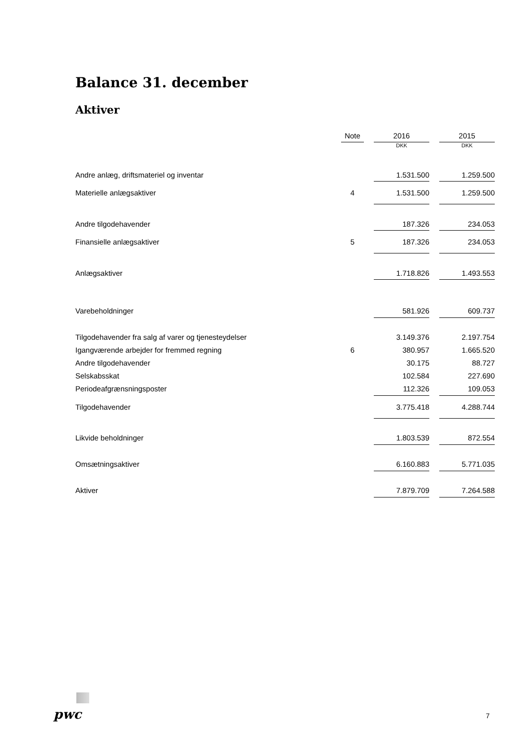Balance 31. december
Aktiver
| | Note | | 2016 | | 2015 |
| --- | --- | --- | --- | --- | --- |
| | | | DKK | | DKK |
| Andre anlæg, driftsmateriel og inventar | | | 1.531.500 | | 1.259.500 |
| Materielle anlægsaktiver | 4 | | 1.531.500 | | 1.259.500 |
| Andre tilgodehavender | | | 187.326 | | 234.053 |
| Finansielle anlægsaktiver | 5 | | 187.326 | | 234.053 |
| Anlægsaktiver | | | 1.718.826 | | 1.493.553 |
| Varebeholdninger | | | 581.926 | | 609.737 |
| Tilgodehavender fra salg af varer og tjenesteydelser | | | 3.149.376 | | 2.197.754 |
| Igangværende arbejder for fremmed regning | 6 | | 380.957 | | 1.665.520 |
| Andre tilgodehavender | | | 30.175 | | 88.727 |
| Selskabsskat | | | 102.584 | | 227.690 |
| Periodeafgrænsningsposter | | | 112.326 | | 109.053 |
| Tilgodehavender | | | 3.775.418 | | 4.288.744 |
| Likvide beholdninger | | | 1.803.539 | | 872.554 |
| Omsætningsaktiver | | | 6.160.883 | | 5.771.035 |
| Aktiver | | | 7.879.709 | | 7.264.588 |
pwc 7